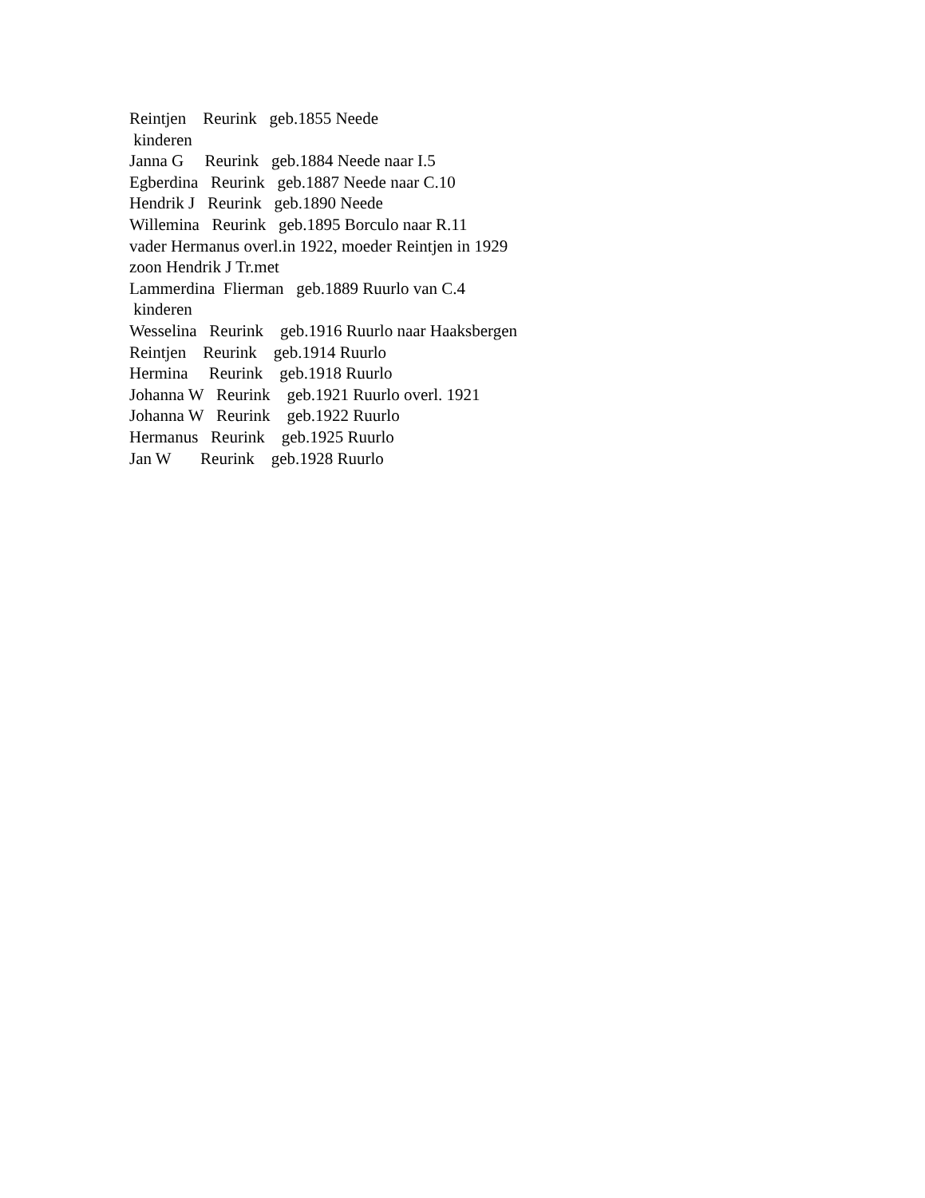Reintjen Reurink geb.1855 Neede kinderen Janna G Reurink geb.1884 Neede naar I.5 Egberdina Reurink geb.1887 Neede naar C.10 Hendrik J Reurink geb.1890 Neede Willemina Reurink geb.1895 Borculo naar R.11 vader Hermanus overl.in 1922, moeder Reintjen in 1929 zoon Hendrik J Tr.met Lammerdina Flierman geb.1889 Ruurlo van C.4 kinderen Wesselina Reurink geb.1916 Ruurlo naar Haaksbergen Reintjen Reurink geb.1914 Ruurlo Hermina Reurink geb.1918 Ruurlo Johanna W Reurink geb.1921 Ruurlo overl. 1921 Johanna W Reurink geb.1922 Ruurlo Hermanus Reurink geb.1925 Ruurlo Jan W Reurink geb.1928 Ruurlo